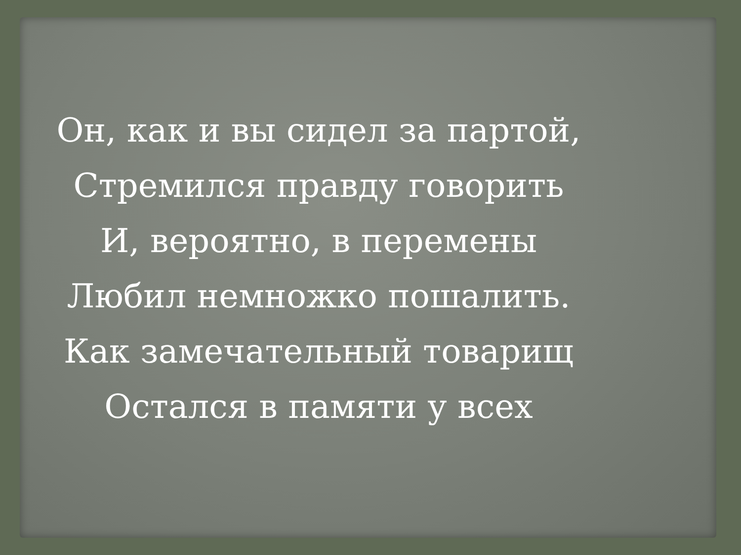Он, как и вы сидел за партой,
Стремился правду говорить
И, вероятно, в перемены
Любил немножко пошалить.
Как замечательный товарищ
Остался в памяти у всех